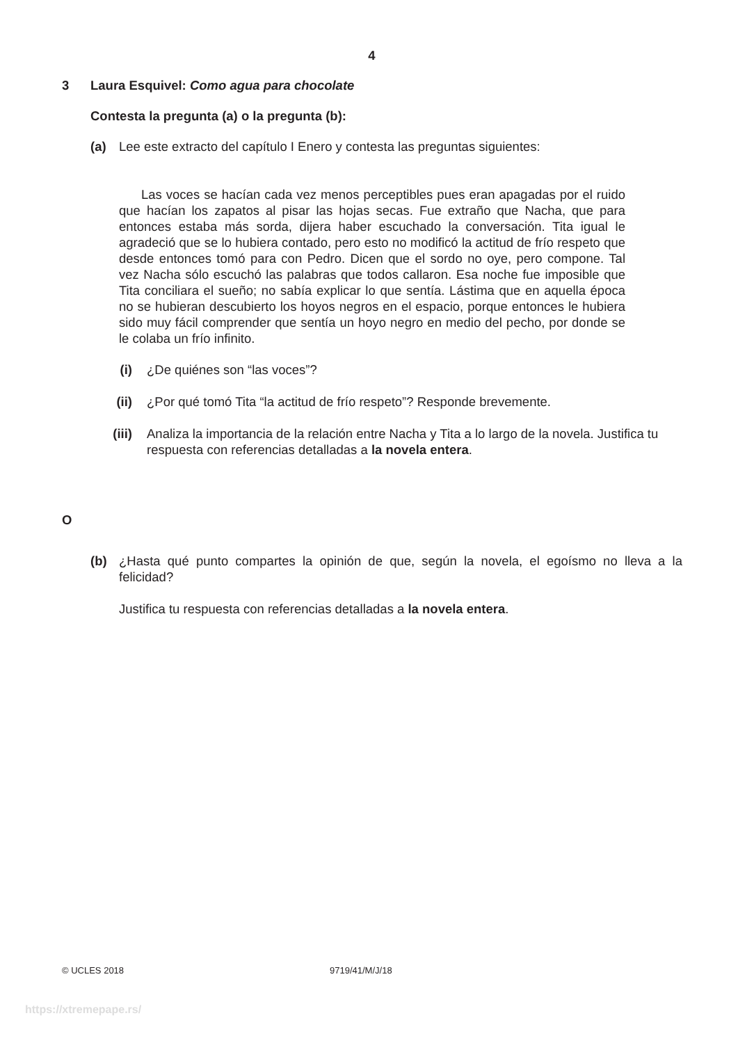4
3 Laura Esquivel: Como agua para chocolate
Contesta la pregunta (a) o la pregunta (b):
(a) Lee este extracto del capítulo I Enero y contesta las preguntas siguientes:
Las voces se hacían cada vez menos perceptibles pues eran apagadas por el ruido que hacían los zapatos al pisar las hojas secas. Fue extraño que Nacha, que para entonces estaba más sorda, dijera haber escuchado la conversación. Tita igual le agradeció que se lo hubiera contado, pero esto no modificó la actitud de frío respeto que desde entonces tomó para con Pedro. Dicen que el sordo no oye, pero compone. Tal vez Nacha sólo escuchó las palabras que todos callaron. Esa noche fue imposible que Tita conciliara el sueño; no sabía explicar lo que sentía. Lástima que en aquella época no se hubieran descubierto los hoyos negros en el espacio, porque entonces le hubiera sido muy fácil comprender que sentía un hoyo negro en medio del pecho, por donde se le colaba un frío infinito.
(i) ¿De quiénes son “las voces”?
(ii) ¿Por qué tomó Tita “la actitud de frío respeto”? Responde brevemente.
(iii) Analiza la importancia de la relación entre Nacha y Tita a lo largo de la novela. Justifica tu respuesta con referencias detalladas a la novela entera.
O
(b) ¿Hasta qué punto compartes la opinión de que, según la novela, el egoísmo no lleva a la felicidad?
Justifica tu respuesta con referencias detalladas a la novela entera.
© UCLES 2018 9719/41/M/J/18
https://xtremepape.rs/